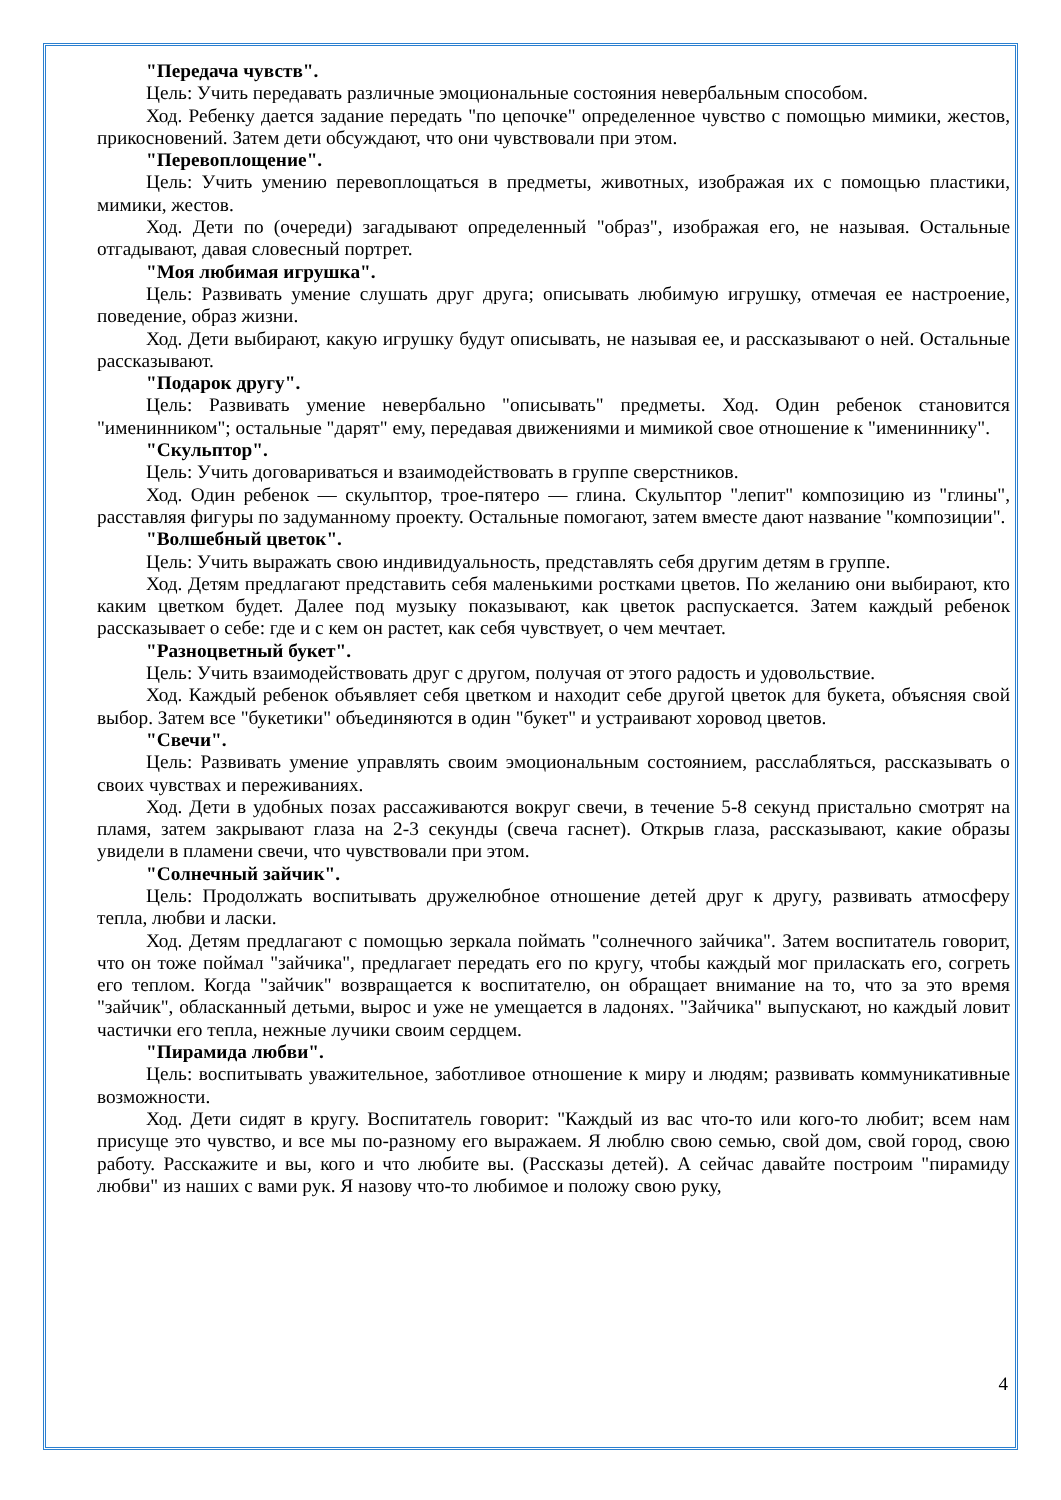"Передача чувств".
Цель: Учить передавать различные эмоциональные состояния невербальным способом.
Ход. Ребенку дается задание передать "по цепочке" определенное чувство с помощью мимики, жестов, прикосновений. Затем дети обсуждают, что они чувствовали при этом.
"Перевоплощение".
Цель: Учить умению перевоплощаться в предметы, животных, изображая их с помощью пластики, мимики, жестов.
Ход. Дети по (очереди) загадывают определенный "образ", изображая его, не называя. Остальные отгадывают, давая словесный портрет.
"Моя любимая игрушка".
Цель: Развивать умение слушать друг друга; описывать любимую игрушку, отмечая ее настроение, поведение, образ жизни.
Ход. Дети выбирают, какую игрушку будут описывать, не называя ее, и рассказывают о ней. Остальные рассказывают.
"Подарок другу".
Цель: Развивать умение невербально "описывать" предметы. Ход. Один ребенок становится "именинником"; остальные "дарят" ему, передавая движениями и мимикой свое отношение к "имениннику".
"Скульптор".
Цель: Учить договариваться и взаимодействовать в группе сверстников.
Ход. Один ребенок — скульптор, трое-пятеро — глина. Скульптор "лепит" композицию из "глины", расставляя фигуры по задуманному проекту. Остальные помогают, затем вместе дают название "композиции".
"Волшебный цветок".
Цель: Учить выражать свою индивидуальность, представлять себя другим детям в группе.
Ход. Детям предлагают представить себя маленькими ростками цветов. По желанию они выбирают, кто каким цветком будет. Далее под музыку показывают, как цветок распускается. Затем каждый ребенок рассказывает о себе: где и с кем он растет, как себя чувствует, о чем мечтает.
"Разноцветный букет".
Цель: Учить взаимодействовать друг с другом, получая от этого радость и удовольствие.
Ход. Каждый ребенок объявляет себя цветком и находит себе другой цветок для букета, объясняя свой выбор. Затем все "букетики" объединяются в один "букет" и устраивают хоровод цветов.
"Свечи".
Цель: Развивать умение управлять своим эмоциональным состоянием, расслабляться, рассказывать о своих чувствах и переживаниях.
Ход. Дети в удобных позах рассаживаются вокруг свечи, в течение 5-8 секунд пристально смотрят на пламя, затем закрывают глаза на 2-3 секунды (свеча гаснет). Открыв глаза, рассказывают, какие образы увидели в пламени свечи, что чувствовали при этом.
"Солнечный зайчик".
Цель: Продолжать воспитывать дружелюбное отношение детей друг к другу, развивать атмосферу тепла, любви и ласки.
Ход. Детям предлагают с помощью зеркала поймать "солнечного зайчика". Затем воспитатель говорит, что он тоже поймал "зайчика", предлагает передать его по кругу, чтобы каждый мог приласкать его, согреть его теплом. Когда "зайчик" возвращается к воспитателю, он обращает внимание на то, что за это время "зайчик", обласканный детьми, вырос и уже не умещается в ладонях. "Зайчика" выпускают, но каждый ловит частички его тепла, нежные лучики своим сердцем.
"Пирамида любви".
Цель: воспитывать уважительное, заботливое отношение к миру и людям; развивать коммуникативные возможности.
Ход. Дети сидят в кругу. Воспитатель говорит: "Каждый из вас что-то или кого-то любит; всем нам присуще это чувство, и все мы по-разному его выражаем. Я люблю свою семью, свой дом, свой город, свою работу. Расскажите и вы, кого и что любите вы. (Рассказы детей). А сейчас давайте построим "пирамиду любви" из наших с вами рук. Я назову что-то любимое и положу свою руку,
4